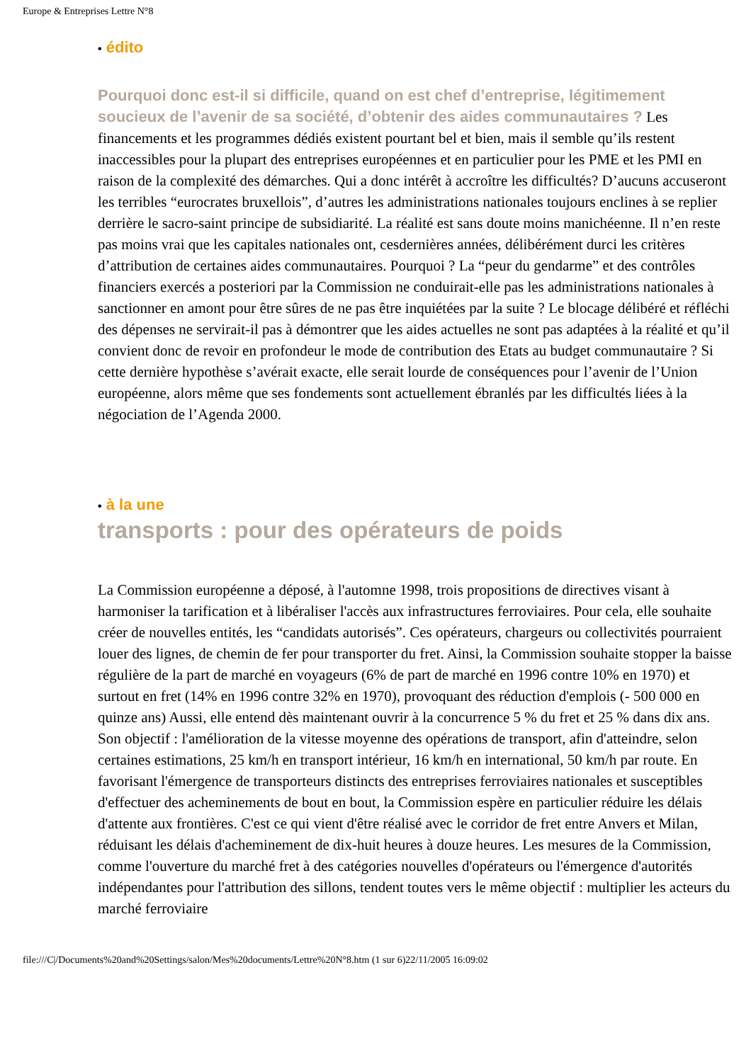Europe & Entreprises Lettre N°8
• édito
Pourquoi donc est-il si difficile, quand on est chef d’entreprise, légitimement soucieux de l’avenir de sa société, d’obtenir des aides communautaires ? Les financements et les programmes dédiés existent pourtant bel et bien, mais il semble qu’ils restent inaccessibles pour la plupart des entreprises européennes et en particulier pour les PME et les PMI en raison de la complexité des démarches. Qui a donc intérêt à accroître les difficultés? D’aucuns accuseront les terribles “eurocrates bruxellois”, d’autres les administrations nationales toujours enclines à se replier derrière le sacro-saint principe de subsidiarité. La réalité est sans doute moins manichéenne. Il n’en reste pas moins vrai que les capitales nationales ont, cesdernières années, délibérément durci les critères d’attribution de certaines aides communautaires. Pourquoi ? La “peur du gendarme” et des contrôles financiers exercés a posteriori par la Commission ne conduirait-elle pas les administrations nationales à sanctionner en amont pour être sûres de ne pas être inquiétées par la suite ? Le blocage délibéré et réfléchi des dépenses ne servirait-il pas à démontrer que les aides actuelles ne sont pas adaptées à la réalité et qu’il convient donc de revoir en profondeur le mode de contribution des Etats au budget communautaire ? Si cette dernière hypothèse s’avérait exacte, elle serait lourde de conséquences pour l’avenir de l’Union européenne, alors même que ses fondements sont actuellement ébranlés par les difficultés liées à la négociation de l’Agenda 2000.
• à la une
transports : pour des opérateurs de poids
La Commission européenne a déposé, à l'automne 1998, trois propositions de directives visant à harmoniser la tarification et à libéraliser l'accès aux infrastructures ferroviaires. Pour cela, elle souhaite créer de nouvelles entités, les “candidats autorisés”. Ces opérateurs, chargeurs ou collectivités pourraient louer des lignes, de chemin de fer pour transporter du fret. Ainsi, la Commission souhaite stopper la baisse régulière de la part de marché en voyageurs (6% de part de marché en 1996 contre 10% en 1970) et surtout en fret (14% en 1996 contre 32% en 1970), provoquant des réduction d'emplois (- 500 000 en quinze ans) Aussi, elle entend dès maintenant ouvrir à la concurrence 5 % du fret et 25 % dans dix ans. Son objectif : l'amélioration de la vitesse moyenne des opérations de transport, afin d'atteindre, selon certaines estimations, 25 km/h en transport intérieur, 16 km/h en international, 50 km/h par route. En favorisant l'émergence de transporteurs distincts des entreprises ferroviaires nationales et susceptibles d'effectuer des acheminements de bout en bout, la Commission espère en particulier réduire les délais d'attente aux frontières. C'est ce qui vient d'être réalisé avec le corridor de fret entre Anvers et Milan, réduisant les délais d'acheminement de dix-huit heures à douze heures. Les mesures de la Commission, comme l'ouverture du marché fret à des catégories nouvelles d'opérateurs ou l'émergence d'autorités indépendantes pour l'attribution des sillons, tendent toutes vers le même objectif : multiplier les acteurs du marché ferroviaire
file:///C|/Documents%20and%20Settings/salon/Mes%20documents/Lettre%20N°8.htm (1 sur 6)22/11/2005 16:09:02